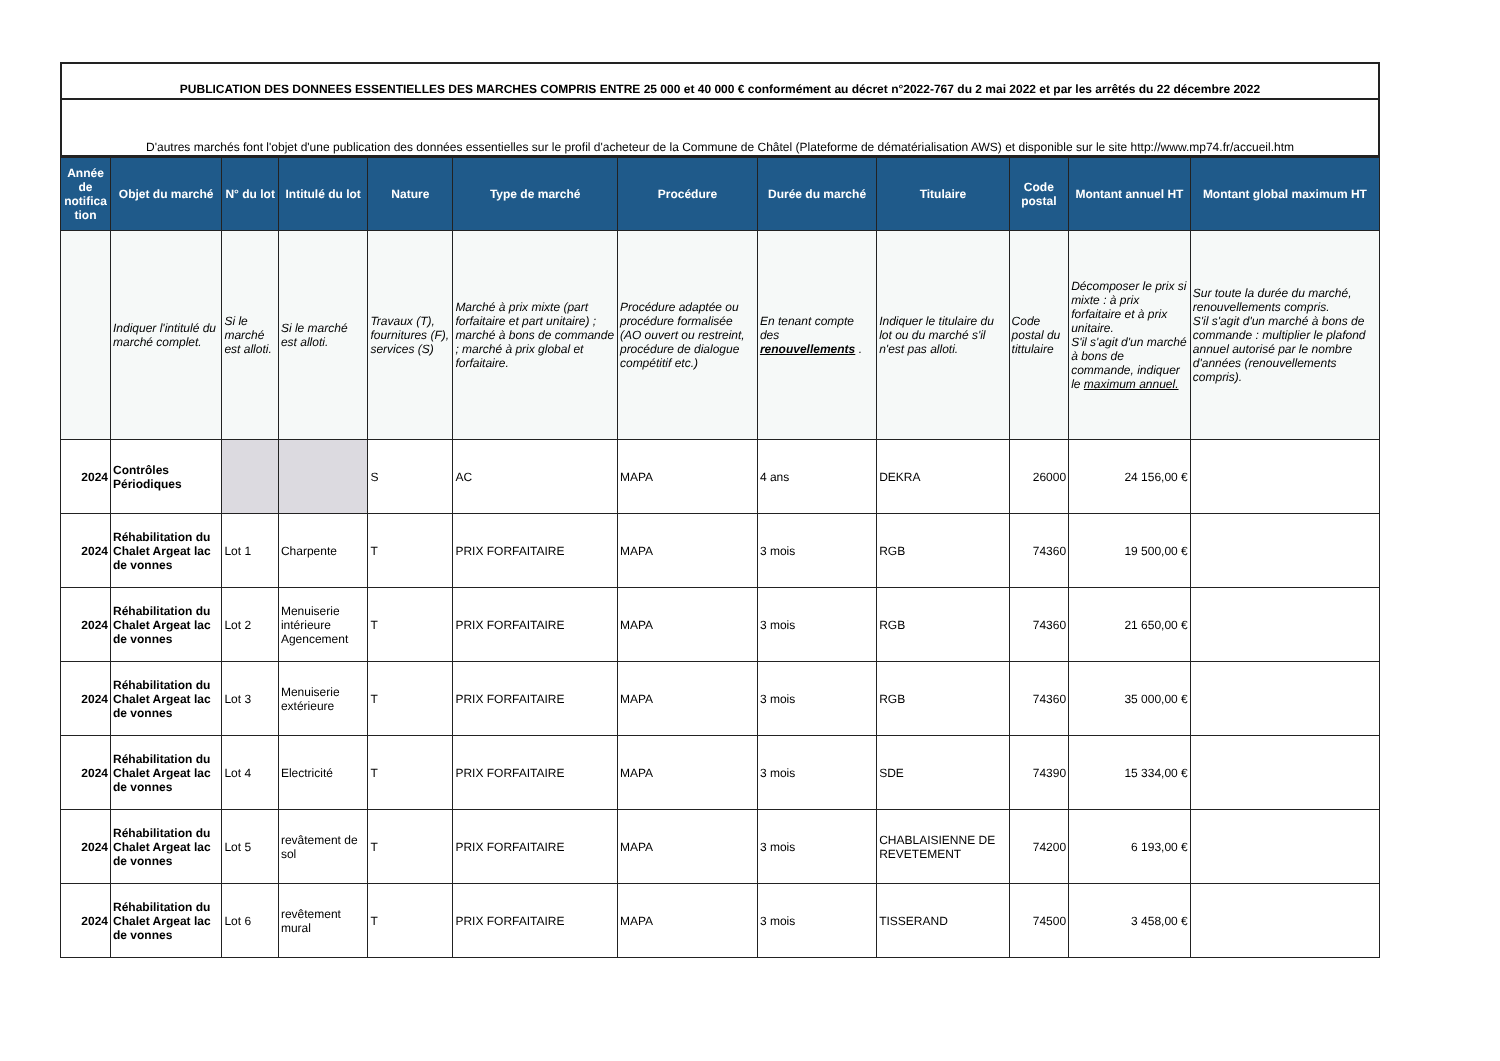PUBLICATION DES DONNEES ESSENTIELLES DES MARCHES COMPRIS ENTRE 25 000 et 40 000 € conformément au décret n°2022-767 du 2 mai 2022 et par les arrêtés du 22 décembre 2022
D'autres marchés font l'objet d'une publication des données essentielles sur le profil d'acheteur de la Commune de Châtel (Plateforme de dématérialisation AWS) et disponible sur le site http://www.mp74.fr/accueil.htm
| Année de notifica tion | Objet du marché | N° du lot | Intitulé du lot | Nature | Type de marché | Procédure | Durée du marché | Titulaire | Code postal | Montant annuel HT | Montant global maximum HT |
| --- | --- | --- | --- | --- | --- | --- | --- | --- | --- | --- | --- |
| | Indiquer l'intitulé du marché complet. | Si le marché est alloti. | Si le marché est alloti. | Travaux (T), fournitures (F), services (S) | Marché à prix mixte (part forfaitaire et part unitaire) ; marché à bons de commande ; marché à prix global et forfaitaire. | Procédure adaptée ou procédure formalisée (AO ouvert ou restreint, procédure de dialogue compétitif etc.) | En tenant compte des renouvellements . | Indiquer le titulaire du lot ou du marché s'il n'est pas alloti. | Code postal du tittulaire | Décomposer le prix si mixte : à prix forfaitaire et à prix unitaire. S'il s'agit d'un marché à bons de commande, indiquer le maximum annuel. | Sur toute la durée du marché, renouvellements compris. S'il s'agit d'un marché à bons de commande : multiplier le plafond annuel autorisé par le nombre d'années (renouvellements compris). |
| 2024 | Contrôles Périodiques | | | S | AC | MAPA | 4 ans | DEKRA | 26000 | 24 156,00 € | |
| 2024 | Réhabilitation du Chalet Argeat lac de vonnes | Lot 1 | Charpente | T | PRIX FORFAITAIRE | MAPA | 3 mois | RGB | 74360 | 19 500,00 € | |
| 2024 | Réhabilitation du Chalet Argeat lac de vonnes | Lot 2 | Menuiserie intérieure Agencement | T | PRIX FORFAITAIRE | MAPA | 3 mois | RGB | 74360 | 21 650,00 € | |
| 2024 | Réhabilitation du Chalet Argeat lac de vonnes | Lot 3 | Menuiserie extérieure | T | PRIX FORFAITAIRE | MAPA | 3 mois | RGB | 74360 | 35 000,00 € | |
| 2024 | Réhabilitation du Chalet Argeat lac de vonnes | Lot 4 | Electricité | T | PRIX FORFAITAIRE | MAPA | 3 mois | SDE | 74390 | 15 334,00 € | |
| 2024 | Réhabilitation du Chalet Argeat lac de vonnes | Lot 5 | revâtement de sol | T | PRIX FORFAITAIRE | MAPA | 3 mois | CHABLAISIENNE DE REVETEMENT | 74200 | 6 193,00 € | |
| 2024 | Réhabilitation du Chalet Argeat lac de vonnes | Lot 6 | revêtement mural | T | PRIX FORFAITAIRE | MAPA | 3 mois | TISSERAND | 74500 | 3 458,00 € | |